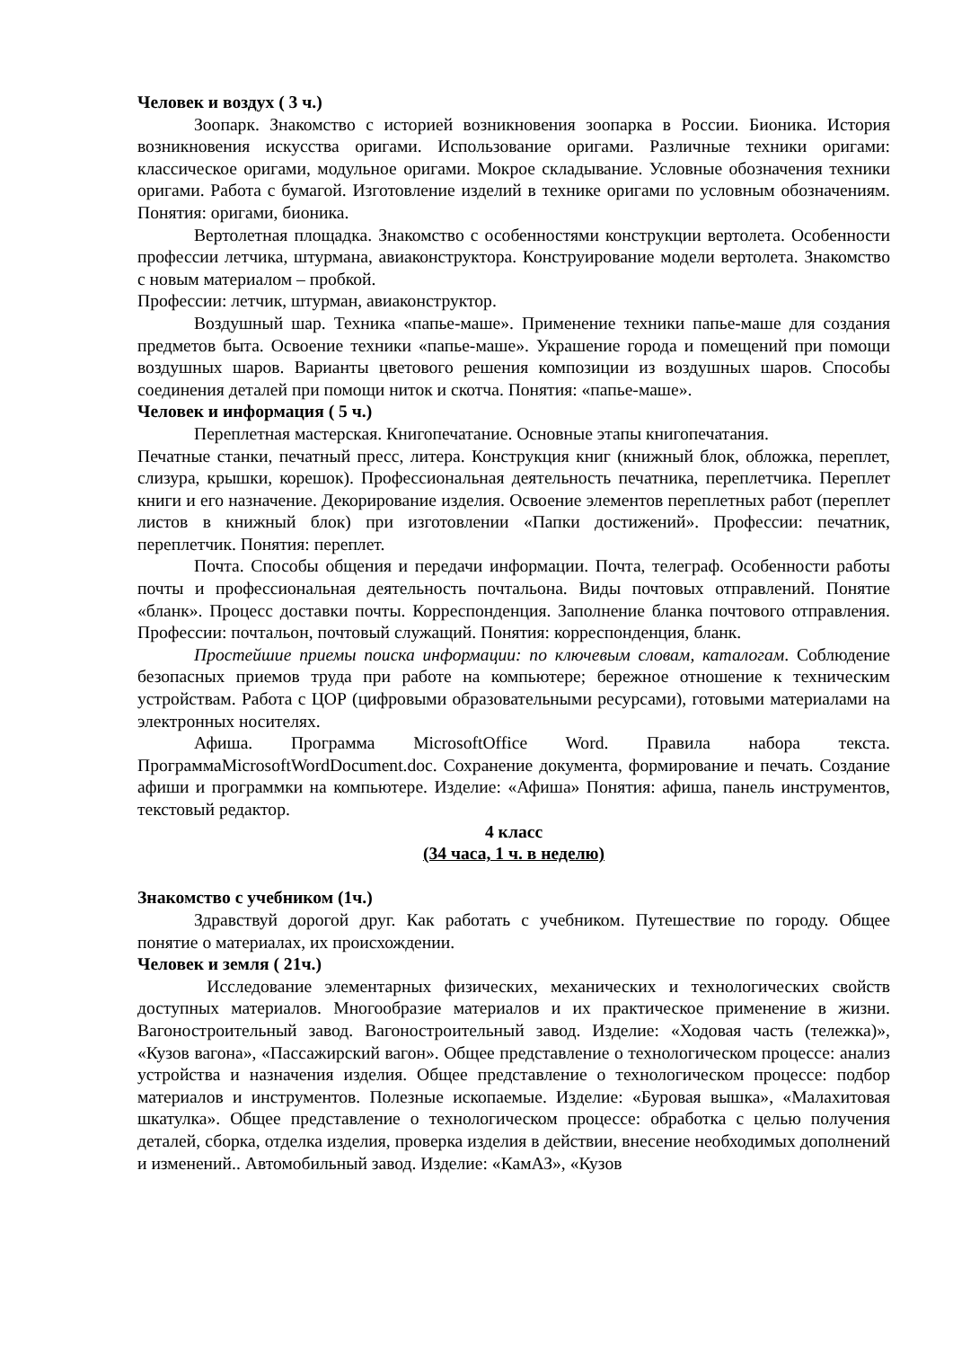Человек и воздух ( 3 ч.)
Зоопарк. Знакомство с историей возникновения зоопарка в России. Бионика. История возникновения искусства оригами. Использование оригами. Различные техники оригами: классическое оригами, модульное оригами. Мокрое складывание. Условные обозначения техники оригами. Работа с бумагой. Изготовление изделий в технике оригами по условным обозначениям. Понятия: оригами, бионика.
Вертолетная площадка. Знакомство с особенностями конструкции вертолета. Особенности профессии летчика, штурмана, авиаконструктора. Конструирование модели вертолета. Знакомство с новым материалом – пробкой.
Профессии: летчик, штурман, авиаконструктор.
Воздушный шар. Техника «папье-маше». Применение техники папье-маше для создания предметов быта. Освоение техники «папье-маше». Украшение города и помещений при помощи воздушных шаров. Варианты цветового решения композиции из воздушных шаров. Способы соединения деталей при помощи ниток и скотча. Понятия: «папье-маше».
Человек и информация ( 5 ч.)
Переплетная мастерская. Книгопечатание. Основные этапы книгопечатания.
Печатные станки, печатный пресс, литера. Конструкция книг (книжный блок, обложка, переплет, слизура, крышки, корешок). Профессиональная деятельность печатника, переплетчика. Переплет книги и его назначение. Декорирование изделия. Освоение элементов переплетных работ (переплет листов в книжный блок) при изготовлении «Папки достижений». Профессии: печатник, переплетчик. Понятия: переплет.
Почта. Способы общения и передачи информации. Почта, телеграф. Особенности работы почты и профессиональная деятельность почтальона. Виды почтовых отправлений. Понятие «бланк». Процесс доставки почты. Корреспонденция. Заполнение бланка почтового отправления. Профессии: почтальон, почтовый служащий. Понятия: корреспонденция, бланк.
Простейшие приемы поиска информации: по ключевым словам, каталогам. Соблюдение безопасных приемов труда при работе на компьютере; бережное отношение к техническим устройствам. Работа с ЦОР (цифровыми образовательными ресурсами), готовыми материалами на электронных носителях.
Афиша. Программа MicrosoftOffice Word. Правила набора текста. ПрограммаMicrosoftWordDocument.doc. Сохранение документа, формирование и печать. Создание афиши и программки на компьютере. Изделие: «Афиша» Понятия: афиша, панель инструментов, текстовый редактор.
4 класс
(34 часа, 1 ч. в неделю)
Знакомство с учебником (1ч.)
Здравствуй дорогой друг. Как работать с учебником. Путешествие по городу. Общее понятие о материалах, их происхождении.
Человек и земля ( 21ч.)
Исследование элементарных физических, механических и технологических свойств доступных материалов. Многообразие материалов и их практическое применение в жизни. Вагоностроительный завод. Вагоностроительный завод. Изделие: «Ходовая часть (тележка)», «Кузов вагона», «Пассажирский вагон». Общее представление о технологическом процессе: анализ устройства и назначения изделия. Общее представление о технологическом процессе: подбор материалов и инструментов. Полезные ископаемые. Изделие: «Буровая вышка», «Малахитовая шкатулка». Общее представление о технологическом процессе: обработка с целью получения деталей, сборка, отделка изделия, проверка изделия в действии, внесение необходимых дополнений и изменений.. Автомобильный завод. Изделие: «КамАЗ», «Кузов